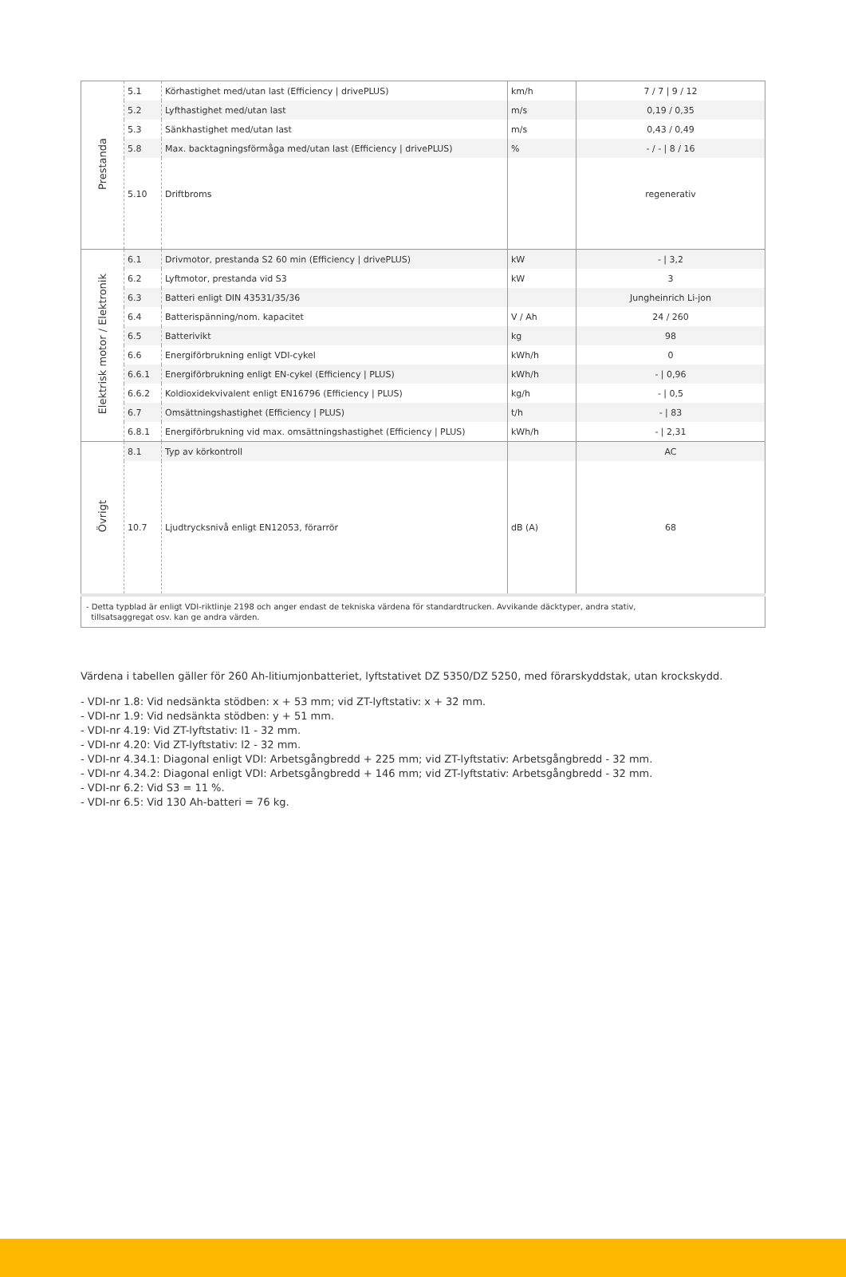| Prestanda | 5.1 | Körhastighet med/utan last (Efficiency / drivePLUS) | km/h | 7 / 7 / 9 / 12 |
| | 5.2 | Lyfthastighet med/utan last | m/s | 0,19 / 0,35 |
| | 5.3 | Sänkhastighet med/utan last | m/s | 0,43 / 0,49 |
| | 5.8 | Max. backtagningsförmåga med/utan last (Efficiency / drivePLUS) | % | - / - / 8 / 16 |
| | 5.10 | Driftbroms | | regenerativ |
| Elektrisk motor / Elektronik | 6.1 | Drivmotor, prestanda S2 60 min (Efficiency / drivePLUS) | kW | - / 3,2 |
| | 6.2 | Lyftmotor, prestanda vid S3 | kW | 3 |
| | 6.3 | Batteri enligt DIN 43531/35/36 | | Jungheinrich Li-jon |
| | 6.4 | Batterispänning/nom. kapacitet | V / Ah | 24 / 260 |
| | 6.5 | Batterivikt | kg | 98 |
| | 6.6 | Energiförbrukning enligt VDI-cykel | kWh/h | 0 |
| | 6.6.1 | Energiförbrukning enligt EN-cykel (Efficiency / PLUS) | kWh/h | - / 0,96 |
| | 6.6.2 | Koldioxidekvivalent enligt EN16796 (Efficiency / PLUS) | kg/h | - / 0,5 |
| | 6.7 | Omsättningshastighet (Efficiency / PLUS) | t/h | - / 83 |
| | 6.8.1 | Energiförbrukning vid max. omsättningshastighet (Efficiency / PLUS) | kWh/h | - / 2,31 |
| Övrigt | 8.1 | Typ av körkontroll | | AC |
| | 10.7 | Ljudtrycksnivå enligt EN12053, förarrör | dB (A) | 68 |
| - Detta typblad är enligt VDI-riktlinje 2198 och anger endast de tekniska värdena för standardtrucken. Avvikande däcktyper, andra stativ, tillsatsaggregat osv. kan ge andra värden. | | | | |
Värdena i tabellen gäller för 260 Ah-litiumjonbatteriet, lyftstativet DZ 5350/DZ 5250, med förarskyddstak, utan krockskydd.
- VDI-nr 1.8: Vid nedsänkta stödben: x + 53 mm; vid ZT-lyftstativ: x + 32 mm.
- VDI-nr 1.9: Vid nedsänkta stödben: y + 51 mm.
- VDI-nr 4.19: Vid ZT-lyftstativ: l1 - 32 mm.
- VDI-nr 4.20: Vid ZT-lyftstativ: l2 - 32 mm.
- VDI-nr 4.34.1: Diagonal enligt VDI: Arbetsgångbredd + 225 mm; vid ZT-lyftstativ: Arbetsgångbredd - 32 mm.
- VDI-nr 4.34.2: Diagonal enligt VDI: Arbetsgångbredd + 146 mm; vid ZT-lyftstativ: Arbetsgångbredd - 32 mm.
- VDI-nr 6.2: Vid S3 = 11 %.
- VDI-nr 6.5: Vid 130 Ah-batteri = 76 kg.